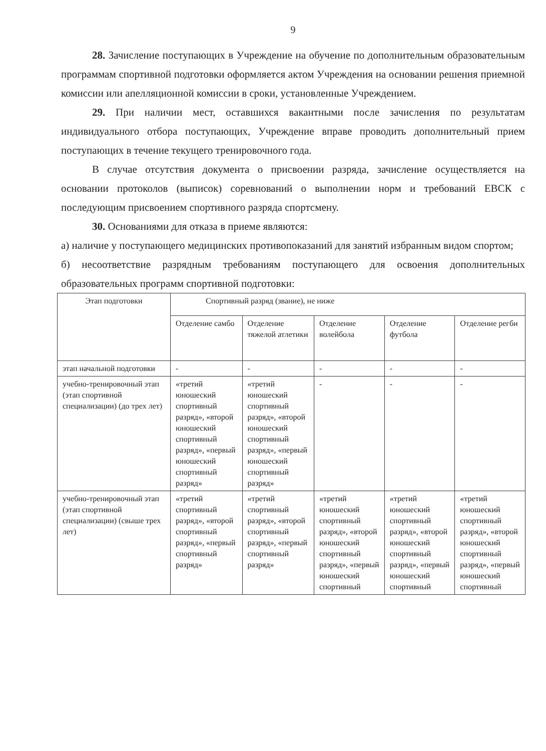9
28. Зачисление поступающих в Учреждение на обучение по дополнительным образовательным программам спортивной подготовки оформляется актом Учреждения на основании решения приемной комиссии или апелляционной комиссии в сроки, установленные Учреждением.
29. При наличии мест, оставшихся вакантными после зачисления по результатам индивидуального отбора поступающих, Учреждение вправе проводить дополнительный прием поступающих в течение текущего тренировочного года.
В случае отсутствия документа о присвоении разряда, зачисление осуществляется на основании протоколов (выписок) соревнований о выполнении норм и требований ЕВСК с последующим присвоением спортивного разряда спортсмену.
30. Основаниями для отказа в приеме являются:
а) наличие у поступающего медицинских противопоказаний для занятий избранным видом спортом;
б) несоответствие разрядным требованиям поступающего для освоения дополнительных образовательных программ спортивной подготовки:
| Этап подготовки | Спортивный разряд (звание), не ниже | | | | |
| | Отделение самбо | Отделение тяжелой атлетики | Отделение волейбола | Отделение футбола | Отделение регби |
| этап начальной подготовки | - | - | - | - | - |
| учебно-тренировочный этап (этап спортивной специализации) (до трех лет) | «третий юношеский спортивный разряд», «второй юношеский спортивный разряд», «первый юношеский спортивный разряд» | «третий юношеский спортивный разряд», «второй юношеский спортивный разряд», «первый юношеский спортивный разряд» | - | - | - |
| учебно-тренировочный этап (этап спортивной специализации) (свыше трех лет) | «третий спортивный разряд», «второй спортивный разряд», «первый спортивный разряд» | «третий спортивный разряд», «второй спортивный разряд», «первый спортивный разряд» | «третий юношеский спортивный разряд», «второй юношеский спортивный разряд», «первый юношеский спортивный | «третий юношеский спортивный разряд», «второй юношеский спортивный разряд», «первый юношеский спортивный | «третий юношеский спортивный разряд», «второй юношеский спортивный разряд», «первый юношеский спортивный |